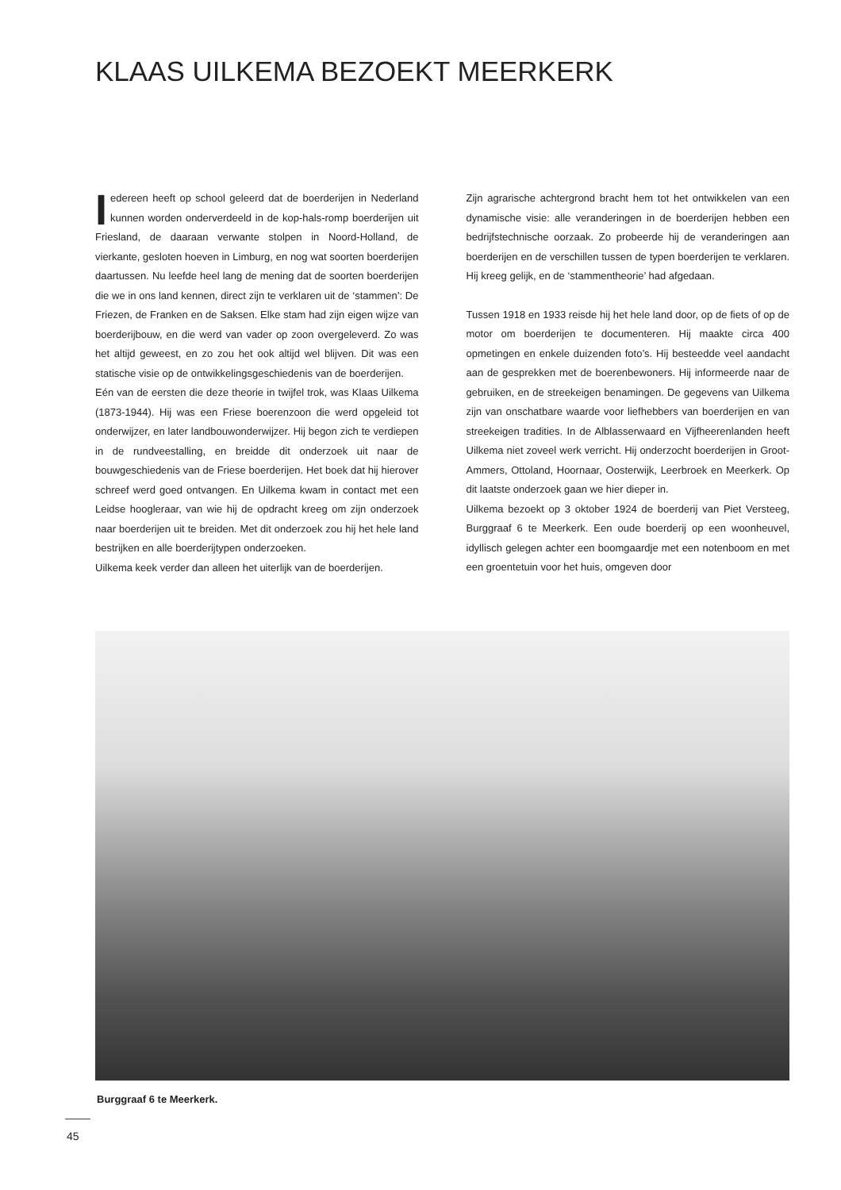KLAAS UILKEMA BEZOEKT MEERKERK
Iedereen heeft op school geleerd dat de boerderijen in Nederland kunnen worden onderverdeeld in de kop-hals-romp boerderijen uit Friesland, de daaraan verwante stolpen in Noord-Holland, de vierkante, gesloten hoeven in Limburg, en nog wat soorten boerderijen daartussen. Nu leefde heel lang de mening dat de soorten boerderijen die we in ons land kennen, direct zijn te verklaren uit de ‘stammen’: De Friezen, de Franken en de Saksen. Elke stam had zijn eigen wijze van boerderijbouw, en die werd van vader op zoon overgeleverd. Zo was het altijd geweest, en zo zou het ook altijd wel blijven. Dit was een statische visie op de ontwikkelingsgeschiedenis van de boerderijen.
Eén van de eersten die deze theorie in twijfel trok, was Klaas Uilkema (1873-1944). Hij was een Friese boerenzoon die werd opgeleid tot onderwijzer, en later landbouwonderwijzer. Hij begon zich te verdiepen in de rundveestalling, en breidde dit onderzoek uit naar de bouwgeschiedenis van de Friese boerderijen. Het boek dat hij hierover schreef werd goed ontvangen. En Uilkema kwam in contact met een Leidse hoogleraar, van wie hij de opdracht kreeg om zijn onderzoek naar boerderijen uit te breiden. Met dit onderzoek zou hij het hele land bestrijken en alle boerderijtypen onderzoeken.
Uilkema keek verder dan alleen het uiterlijk van de boerderijen.
Zijn agrarische achtergrond bracht hem tot het ontwikkelen van een dynamische visie: alle veranderingen in de boerderijen hebben een bedrijfstechnische oorzaak. Zo probeerde hij de veranderingen aan boerderijen en de verschillen tussen de typen boerderijen te verklaren. Hij kreeg gelijk, en de ‘stammentheorie’ had afgedaan.
Tussen 1918 en 1933 reisde hij het hele land door, op de fiets of op de motor om boerderijen te documenteren. Hij maakte circa 400 opmetingen en enkele duizenden foto’s. Hij besteedde veel aandacht aan de gesprekken met de boerenbewoners. Hij informeerde naar de gebruiken, en de streekeigen benamingen. De gegevens van Uilkema zijn van onschatbare waarde voor liefhebbers van boerderijen en van streekeigen tradities. In de Alblasserwaard en Vijfheerenlanden heeft Uilkema niet zoveel werk verricht. Hij onderzocht boerderijen in Groot-Ammers, Ottoland, Hoornaar, Oosterwijk, Leerbroek en Meerkerk. Op dit laatste onderzoek gaan we hier dieper in.
Uilkema bezoekt op 3 oktober 1924 de boerderij van Piet Versteeg, Burggraaf 6 te Meerkerk. Een oude boerderij op een woonheuvel, idyllisch gelegen achter een boomgaardje met een notenboom en met een groentetuin voor het huis, omgeven door
Burggraaf 6 te Meerkerk.
45